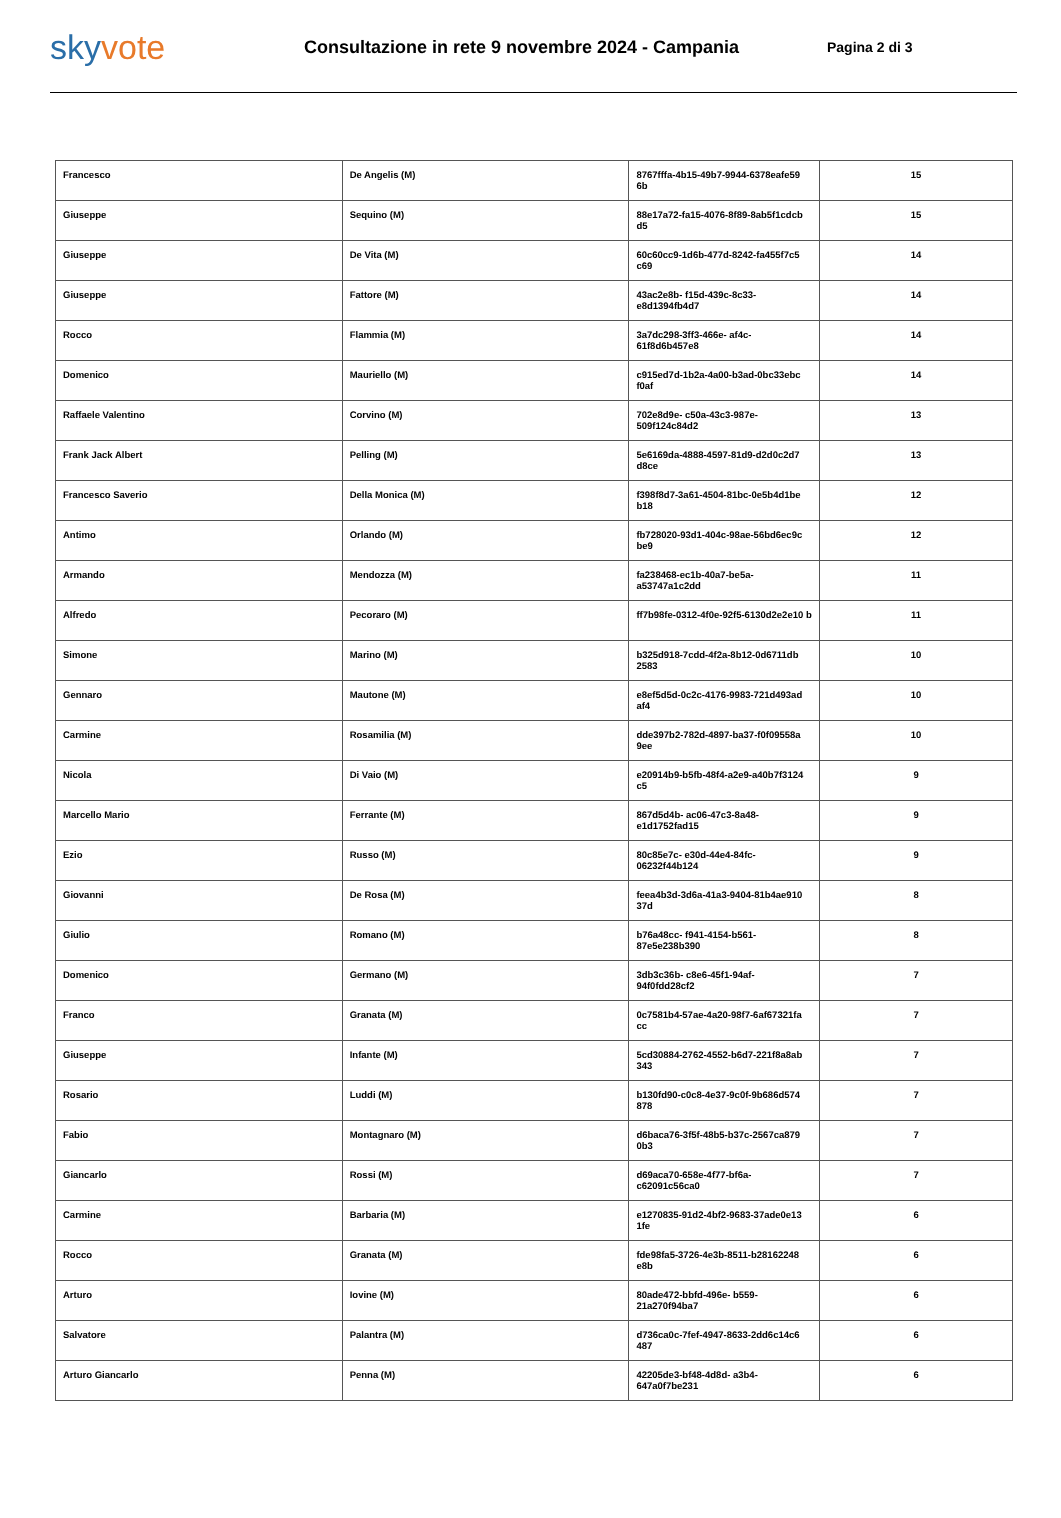skyvote
Consultazione in rete 9 novembre 2024 - Campania
Pagina 2 di 3
| Francesco | De Angelis (M) | 8767fffa-4b15-49b7-9944-6378eafe59 6b | 15 |
| Giuseppe | Sequino (M) | 88e17a72-fa15-4076-8f89-8ab5f1cdcb d5 | 15 |
| Giuseppe | De Vita (M) | 60c60cc9-1d6b-477d-8242-fa455f7c5 c69 | 14 |
| Giuseppe | Fattore (M) | 43ac2e8b- f15d-439c-8c33-e8d1394fb4d7 | 14 |
| Rocco | Flammia (M) | 3a7dc298-3ff3-466e- af4c-61f8d6b457e8 | 14 |
| Domenico | Mauriello (M) | c915ed7d-1b2a-4a00-b3ad-0bc33ebc f0af | 14 |
| Raffaele Valentino | Corvino (M) | 702e8d9e- c50a-43c3-987e-509f124c84d2 | 13 |
| Frank Jack Albert | Pelling (M) | 5e6169da-4888-4597-81d9-d2d0c2d7 d8ce | 13 |
| Francesco Saverio | Della Monica (M) | f398f8d7-3a61-4504-81bc-0e5b4d1be b18 | 12 |
| Antimo | Orlando (M) | fb728020-93d1-404c-98ae-56bd6ec9c be9 | 12 |
| Armando | Mendozza (M) | fa238468-ec1b-40a7-be5a- a53747a1c2dd | 11 |
| Alfredo | Pecoraro (M) | ff7b98fe-0312-4f0e-92f5-6130d2e2e10 b | 11 |
| Simone | Marino (M) | b325d918-7cdd-4f2a-8b12-0d6711db 2583 | 10 |
| Gennaro | Mautone (M) | e8ef5d5d-0c2c-4176-9983-721d493ad af4 | 10 |
| Carmine | Rosamilia (M) | dde397b2-782d-4897-ba37-f0f09558a 9ee | 10 |
| Nicola | Di Vaio (M) | e20914b9-b5fb-48f4-a2e9-a40b7f3124 c5 | 9 |
| Marcello Mario | Ferrante (M) | 867d5d4b- ac06-47c3-8a48-e1d1752fad15 | 9 |
| Ezio | Russo (M) | 80c85e7c- e30d-44e4-84fc-06232f44b124 | 9 |
| Giovanni | De Rosa (M) | feea4b3d-3d6a-41a3-9404-81b4ae910 37d | 8 |
| Giulio | Romano (M) | b76a48cc- f941-4154-b561-87e5e238b390 | 8 |
| Domenico | Germano (M) | 3db3c36b- c8e6-45f1-94af-94f0fdd28cf2 | 7 |
| Franco | Granata (M) | 0c7581b4-57ae-4a20-98f7-6af67321fa cc | 7 |
| Giuseppe | Infante (M) | 5cd30884-2762-4552-b6d7-221f8a8ab 343 | 7 |
| Rosario | Luddi (M) | b130fd90-c0c8-4e37-9c0f-9b686d574 878 | 7 |
| Fabio | Montagnaro (M) | d6baca76-3f5f-48b5-b37c-2567ca879 0b3 | 7 |
| Giancarlo | Rossi (M) | d69aca70-658e-4f77-bf6a- c62091c56ca0 | 7 |
| Carmine | Barbaria (M) | e1270835-91d2-4bf2-9683-37ade0e13 1fe | 6 |
| Rocco | Granata (M) | fde98fa5-3726-4e3b-8511-b28162248 e8b | 6 |
| Arturo | Iovine (M) | 80ade472-bbfd-496e- b559-21a270f94ba7 | 6 |
| Salvatore | Palantra (M) | d736ca0c-7fef-4947-8633-2dd6c14c6 487 | 6 |
| Arturo Giancarlo | Penna (M) | 42205de3-bf48-4d8d- a3b4-647a0f7be231 | 6 |